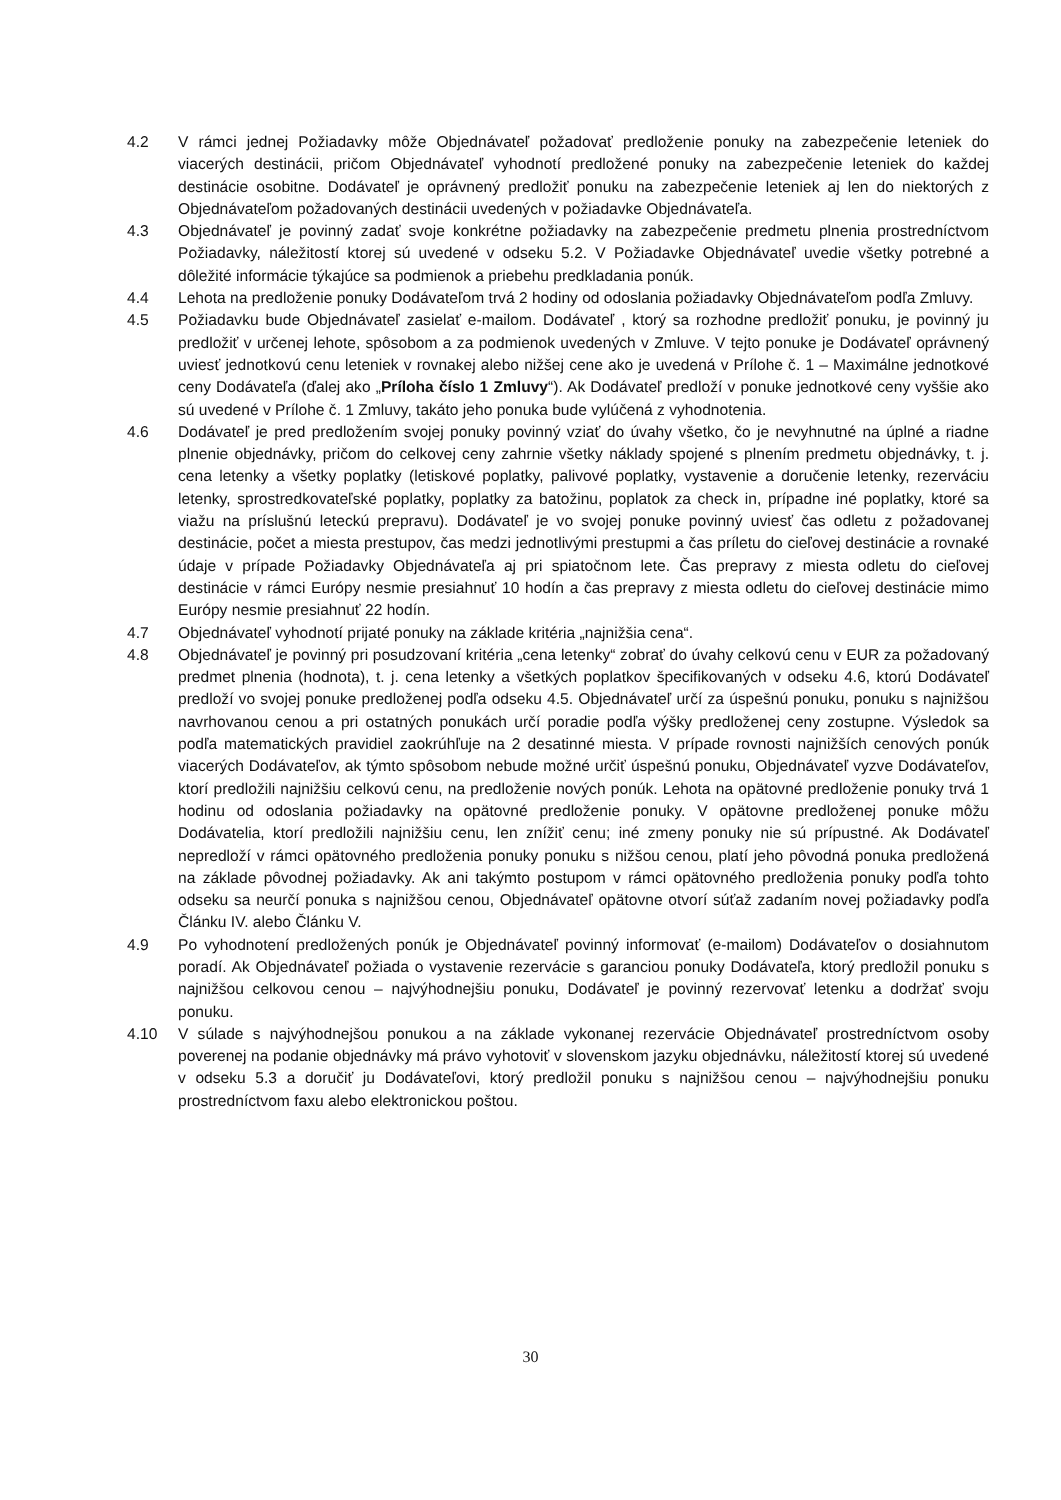4.2 V rámci jednej Požiadavky môže Objednávateľ požadovať predloženie ponuky na zabezpečenie leteniek do viacerých destinácii, pričom Objednávateľ vyhodnotí predložené ponuky na zabezpečenie leteniek do každej destinácie osobitne. Dodávateľ je oprávnený predložiť ponuku na zabezpečenie leteniek aj len do niektorých z Objednávateľom požadovaných destinácii uvedených v požiadavke Objednávateľa.
4.3 Objednávateľ je povinný zadať svoje konkrétne požiadavky na zabezpečenie predmetu plnenia prostredníctvom Požiadavky, náležitostí ktorej sú uvedené v odseku 5.2. V Požiadavke Objednávateľ uvedie všetky potrebné a dôležité informácie týkajúce sa podmienok a priebehu predkladania ponúk.
4.4 Lehota na predloženie ponuky Dodávateľom trvá 2 hodiny od odoslania požiadavky Objednávateľom podľa Zmluvy.
4.5 Požiadavku bude Objednávateľ zasielať e-mailom. Dodávateľ , ktorý sa rozhodne predložiť ponuku, je povinný ju predložiť v určenej lehote, spôsobom a za podmienok uvedených v Zmluve. V tejto ponuke je Dodávateľ oprávnený uviesť jednotkovú cenu leteniek v rovnakej alebo nižšej cene ako je uvedená v Prílohe č. 1 – Maximálne jednotkové ceny Dodávateľa (ďalej ako „Príloha číslo 1 Zmluvy“). Ak Dodávateľ predloží v ponuke jednotkové ceny vyššie ako sú uvedené v Prílohe č. 1 Zmluvy, takáto jeho ponuka bude vylúčená z vyhodnotenia.
4.6 Dodávateľ je pred predložením svojej ponuky povinný vziať do úvahy všetko, čo je nevyhnutné na úplné a riadne plnenie objednávky, pričom do celkovej ceny zahrnie všetky náklady spojené s plnením predmetu objednávky, t. j. cena letenky a všetky poplatky (letiskové poplatky, palivové poplatky, vystavenie a doručenie letenky, rezerváciu letenky, sprostredkovateľské poplatky, poplatky za batožinu, poplatok za check in, prípadne iné poplatky, ktoré sa viažu na príslušnú leteckú prepravu). Dodávateľ je vo svojej ponuke povinný uviesť čas odletu z požadovanej destinácie, počet a miesta prestupov, čas medzi jednotlivými prestupmi a čas príletu do cieľovej destinácie a rovnaké údaje v prípade Požiadavky Objednávateľa aj pri spiatočnom lete. Čas prepravy z miesta odletu do cieľovej destinácie v rámci Európy nesmie presiahnuť 10 hodín a čas prepravy z miesta odletu do cieľovej destinácie mimo Európy nesmie presiahnuť 22 hodín.
4.7 Objednávateľ vyhodnotí prijaté ponuky na základe kritéria „najnižšia cena“.
4.8 Objednávateľ je povinný pri posudzovaní kritéria „cena letenky“ zobrať do úvahy celkovú cenu v EUR za požadovaný predmet plnenia (hodnota), t. j. cena letenky a všetkých poplatkov špecifikovaných v odseku 4.6, ktorú Dodávateľ predloží vo svojej ponuke predloženej podľa odseku 4.5. Objednávateľ určí za úspešnú ponuku, ponuku s najnižšou navrhovanou cenou a pri ostatných ponukách určí poradie podľa výšky predloženej ceny zostupne. Výsledok sa podľa matematických pravidiel zaokrúhľuje na 2 desatinné miesta. V prípade rovnosti najnižších cenových ponúk viacerých Dodávateľov, ak týmto spôsobom nebude možné určiť úspešnú ponuku, Objednávateľ vyzve Dodávateľov, ktorí predložili najnižšiu celkovú cenu, na predloženie nových ponúk. Lehota na opätovné predloženie ponuky trvá 1 hodinu od odoslania požiadavky na opätovné predloženie ponuky. V opätovne predloženej ponuke môžu Dodávatelia, ktorí predložili najnižšiu cenu, len znížiť cenu; iné zmeny ponuky nie sú prípustné. Ak Dodávateľ nepredloží v rámci opätovného predloženia ponuky ponuku s nižšou cenou, platí jeho pôvodná ponuka predložená na základe pôvodnej požiadavky. Ak ani takýmto postupom v rámci opätovného predloženia ponuky podľa tohto odseku sa neurčí ponuka s najnižšou cenou, Objednávateľ opätovne otvorí súťaž zadaním novej požiadavky podľa Článku IV. alebo Článku V.
4.9 Po vyhodnotení predložených ponúk je Objednávateľ povinný informovať (e-mailom) Dodávateľov o dosiahnutom poradí. Ak Objednávateľ požiada o vystavenie rezervácie s garanciou ponuky Dodávateľa, ktorý predložil ponuku s najnižšou celkovou cenou – najvýhodnejšiu ponuku, Dodávateľ je povinný rezervovať letenku a dodržať svoju ponuku.
4.10 V súlade s najvýhodnejšou ponukou a na základe vykonanej rezervácie Objednávateľ prostredníctvom osoby poverenej na podanie objednávky má právo vyhotoviť v slovenskom jazyku objednávku, náležitostí ktorej sú uvedené v odseku 5.3 a doručiť ju Dodávateľovi, ktorý predložil ponuku s najnižšou cenou – najvýhodnejšiu ponuku prostredníctvom faxu alebo elektronickou poštou.
30